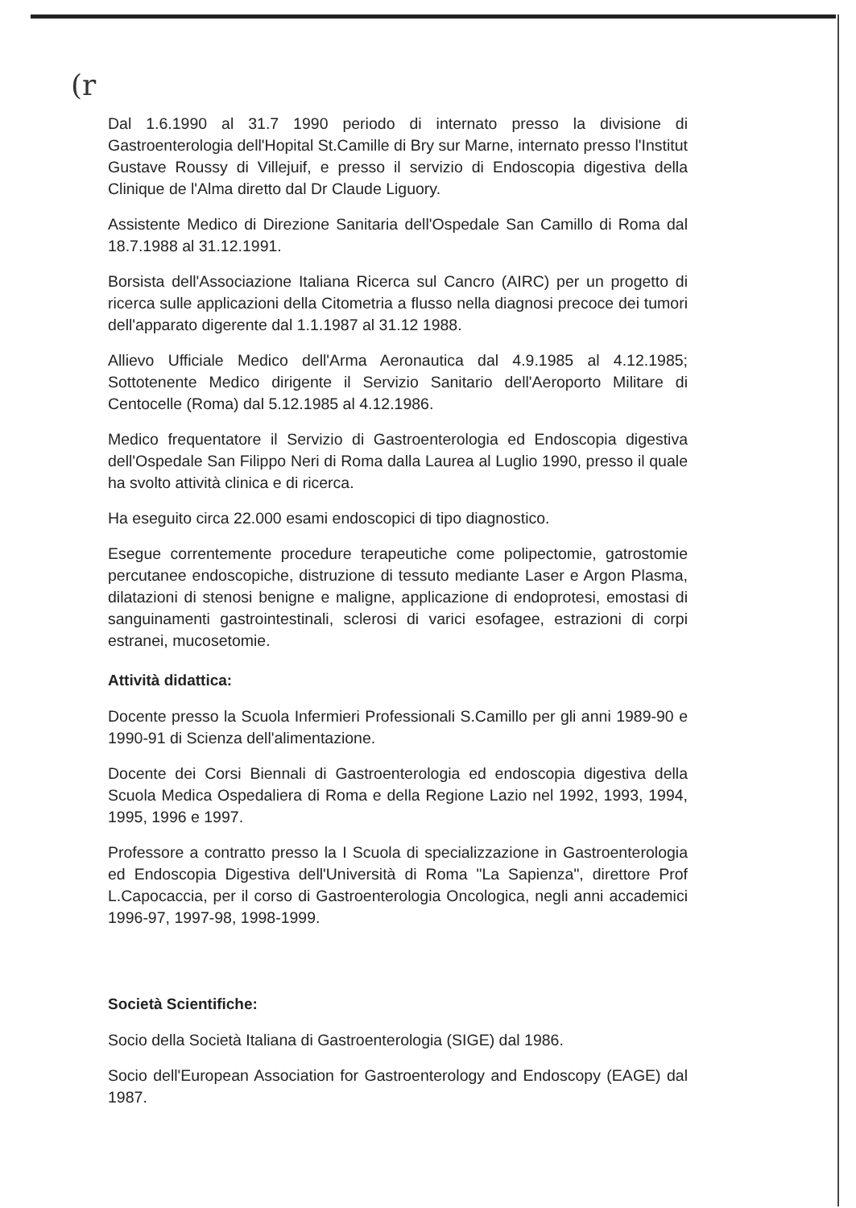(r
Dal 1.6.1990 al 31.7 1990 periodo di internato presso la divisione di Gastroenterologia dell'Hopital St.Camille di Bry sur Marne, internato presso l'Institut Gustave Roussy di Villejuif, e presso il servizio di Endoscopia digestiva della Clinique de l'Alma diretto dal Dr Claude Liguory.
Assistente Medico di Direzione Sanitaria dell'Ospedale San Camillo di Roma dal 18.7.1988 al 31.12.1991.
Borsista dell'Associazione Italiana Ricerca sul Cancro (AIRC) per un progetto di ricerca sulle applicazioni della Citometria a flusso nella diagnosi precoce dei tumori dell'apparato digerente dal 1.1.1987 al 31.12 1988.
Allievo Ufficiale Medico dell'Arma Aeronautica dal 4.9.1985 al 4.12.1985; Sottotenente Medico dirigente il Servizio Sanitario dell'Aeroporto Militare di Centocelle (Roma) dal 5.12.1985 al 4.12.1986.
Medico frequentatore il Servizio di Gastroenterologia ed Endoscopia digestiva dell'Ospedale San Filippo Neri di Roma dalla Laurea al Luglio 1990, presso il quale ha svolto attività clinica e di ricerca.
Ha eseguito circa 22.000 esami endoscopici di tipo diagnostico.
Esegue correntemente procedure terapeutiche come polipectomie, gatrostomie percutanee endoscopiche, distruzione di tessuto mediante Laser e Argon Plasma, dilatazioni di stenosi benigne e maligne, applicazione di endoprotesi, emostasi di sanguinamenti gastrointestinali, sclerosi di varici esofagee, estrazioni di corpi estranei, mucosetomie.
Attività didattica:
Docente presso la Scuola Infermieri Professionali S.Camillo per gli anni 1989-90 e 1990-91 di Scienza dell'alimentazione.
Docente dei Corsi Biennali di Gastroenterologia ed endoscopia digestiva della Scuola Medica Ospedaliera di Roma e della Regione Lazio nel 1992, 1993, 1994, 1995, 1996 e 1997.
Professore a contratto presso la I Scuola di specializzazione in Gastroenterologia ed Endoscopia Digestiva dell'Università di Roma "La Sapienza", direttore Prof L.Capocaccia, per il corso di Gastroenterologia Oncologica, negli anni accademici 1996-97, 1997-98, 1998-1999.
Società Scientifiche:
Socio della Società Italiana di Gastroenterologia (SIGE) dal 1986.
Socio dell'European Association for Gastroenterology and Endoscopy (EAGE) dal 1987.